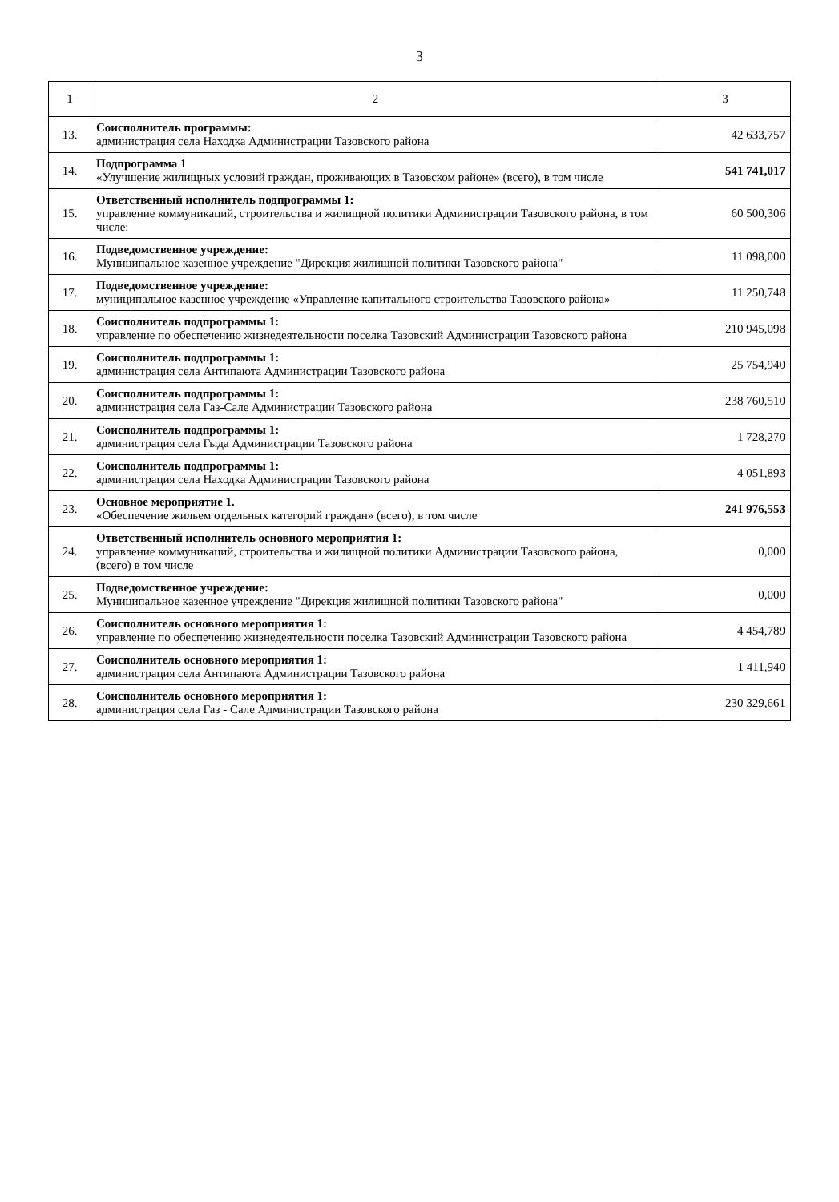3
| 1 | 2 | 3 |
| --- | --- | --- |
| 13. | Соисполнитель программы: администрация села Находка Администрации Тазовского района | 42 633,757 |
| 14. | Подпрограмма 1 «Улучшение жилищных условий граждан, проживающих в Тазовском районе» (всего), в том числе | 541 741,017 |
| 15. | Ответственный исполнитель подпрограммы 1: управление коммуникаций, строительства и жилищной политики Администрации Тазовского района, в том числе: | 60 500,306 |
| 16. | Подведомственное учреждение: Муниципальное казенное учреждение "Дирекция жилищной политики Тазовского района" | 11 098,000 |
| 17. | Подведомственное учреждение: муниципальное казенное учреждение «Управление капитального строительства Тазовского района» | 11 250,748 |
| 18. | Соисполнитель подпрограммы 1: управление по обеспечению жизнедеятельности поселка Тазовский Администрации Тазовского района | 210 945,098 |
| 19. | Соисполнитель подпрограммы 1: администрация села Антипаюта Администрации Тазовского района | 25 754,940 |
| 20. | Соисполнитель подпрограммы 1: администрация села Газ-Сале Администрации Тазовского района | 238 760,510 |
| 21. | Соисполнитель подпрограммы 1: администрация села Гыда Администрации Тазовского района | 1 728,270 |
| 22. | Соисполнитель подпрограммы 1: администрация села Находка Администрации Тазовского района | 4 051,893 |
| 23. | Основное мероприятие 1. «Обеспечение жильем отдельных категорий граждан» (всего), в том числе | 241 976,553 |
| 24. | Ответственный исполнитель основного мероприятия 1: управление коммуникаций, строительства и жилищной политики Администрации Тазовского района, (всего) в том числе | 0,000 |
| 25. | Подведомственное учреждение: Муниципальное казенное учреждение "Дирекция жилищной политики Тазовского района" | 0,000 |
| 26. | Соисполнитель основного мероприятия 1: управление по обеспечению жизнедеятельности поселка Тазовский Администрации Тазовского района | 4 454,789 |
| 27. | Соисполнитель основного мероприятия 1: администрация села Антипаюта Администрации Тазовского района | 1 411,940 |
| 28. | Соисполнитель основного мероприятия 1: администрация села Газ - Сале Администрации Тазовского района | 230 329,661 |